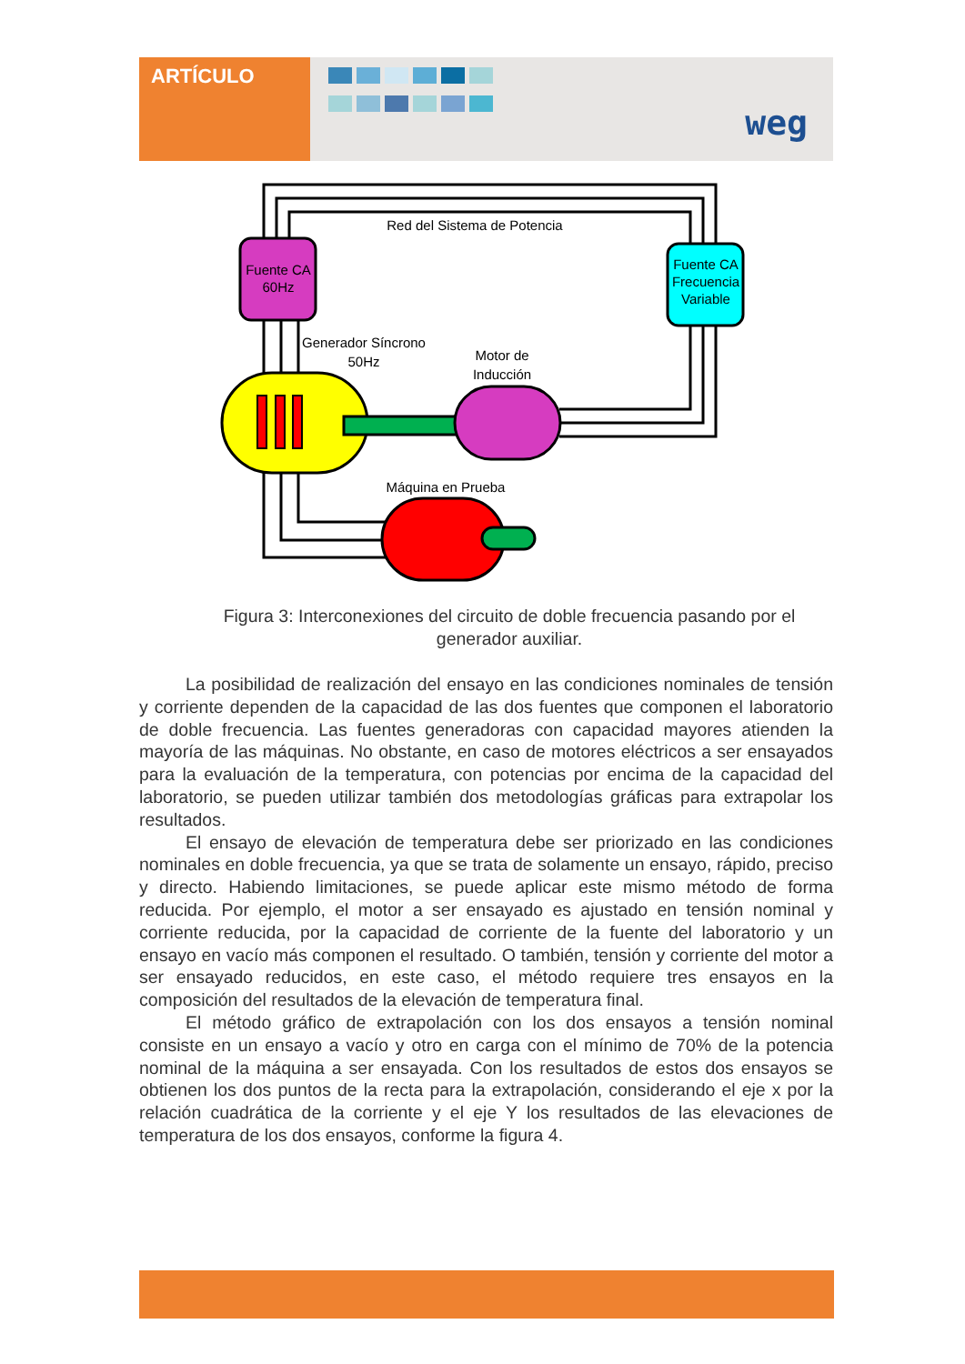ARTÍCULO
weg
Fuente CA
60Hz
Fuente CA
Frecuencia
Variable
Red del Sistema de Potencia
Generador Síncrono
50Hz
Motor de
Inducción
Máquina en Prueba
Figura 3: Interconexiones del circuito de doble frecuencia pasando por el generador auxiliar.
La posibilidad de realización del ensayo en las condiciones nominales de tensión y corriente dependen de la capacidad de las dos fuentes que componen el laboratorio de doble frecuencia. Las fuentes generadoras con capacidad mayores atienden la mayoría de las máquinas. No obstante, en caso de motores eléctricos a ser ensayados para la evaluación de la temperatura, con potencias por encima de la capacidad del laboratorio, se pueden utilizar también dos metodologías gráficas para extrapolar los resultados.
El ensayo de elevación de temperatura debe ser priorizado en las condiciones nominales en doble frecuencia, ya que se trata de solamente un ensayo, rápido, preciso y directo. Habiendo limitaciones, se puede aplicar este mismo método de forma reducida. Por ejemplo, el motor a ser ensayado es ajustado en tensión nominal y corriente reducida, por la capacidad de corriente de la fuente del laboratorio y un ensayo en vacío más componen el resultado. O también, tensión y corriente del motor a ser ensayado reducidos, en este caso, el método requiere tres ensayos en la composición del resultados de la elevación de temperatura final.
El método gráfico de extrapolación con los dos ensayos a tensión nominal consiste en un ensayo a vacío y otro en carga con el mínimo de 70% de la potencia nominal de la máquina a ser ensayada. Con los resultados de estos dos ensayos se obtienen los dos puntos de la recta para la extrapolación, considerando el eje x por la relación cuadrática de la corriente y el eje Y los resultados de las elevaciones de temperatura de los dos ensayos, conforme la figura 4.